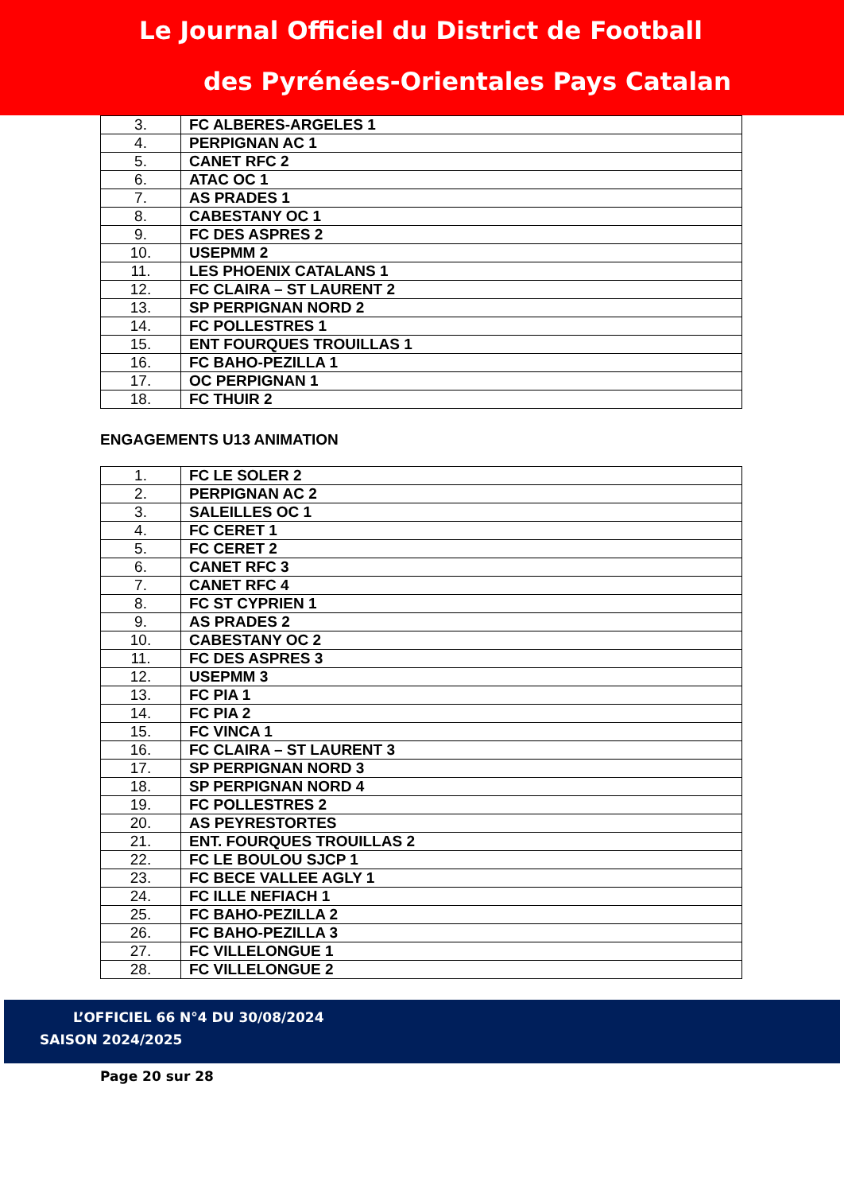Le Journal Officiel du District de Football
des Pyrénées-Orientales Pays Catalan
| 3. | FC ALBERES-ARGELES 1 |
| 4. | PERPIGNAN AC 1 |
| 5. | CANET RFC 2 |
| 6. | ATAC OC 1 |
| 7. | AS PRADES 1 |
| 8. | CABESTANY OC 1 |
| 9. | FC DES ASPRES 2 |
| 10. | USEPMM 2 |
| 11. | LES PHOENIX CATALANS 1 |
| 12. | FC CLAIRA – ST LAURENT 2 |
| 13. | SP PERPIGNAN NORD 2 |
| 14. | FC POLLESTRES 1 |
| 15. | ENT FOURQUES TROUILLAS 1 |
| 16. | FC BAHO-PEZILLA 1 |
| 17. | OC PERPIGNAN 1 |
| 18. | FC THUIR 2 |
ENGAGEMENTS U13 ANIMATION
| 1. | FC LE SOLER 2 |
| 2. | PERPIGNAN AC 2 |
| 3. | SALEILLES OC 1 |
| 4. | FC CERET 1 |
| 5. | FC CERET 2 |
| 6. | CANET RFC 3 |
| 7. | CANET RFC 4 |
| 8. | FC ST CYPRIEN 1 |
| 9. | AS PRADES 2 |
| 10. | CABESTANY OC 2 |
| 11. | FC DES ASPRES 3 |
| 12. | USEPMM 3 |
| 13. | FC PIA 1 |
| 14. | FC PIA 2 |
| 15. | FC VINCA 1 |
| 16. | FC CLAIRA – ST LAURENT 3 |
| 17. | SP PERPIGNAN NORD 3 |
| 18. | SP PERPIGNAN NORD 4 |
| 19. | FC POLLESTRES 2 |
| 20. | AS PEYRESTORTES |
| 21. | ENT. FOURQUES TROUILLAS 2 |
| 22. | FC LE BOULOU SJCP 1 |
| 23. | FC BECE VALLEE AGLY 1 |
| 24. | FC ILLE NEFIACH 1 |
| 25. | FC BAHO-PEZILLA 2 |
| 26. | FC BAHO-PEZILLA 3 |
| 27. | FC VILLELONGUE 1 |
| 28. | FC VILLELONGUE 2 |
L’OFFICIEL 66 N°4 DU 30/08/2024
SAISON 2024/2025
Page 20 sur 28